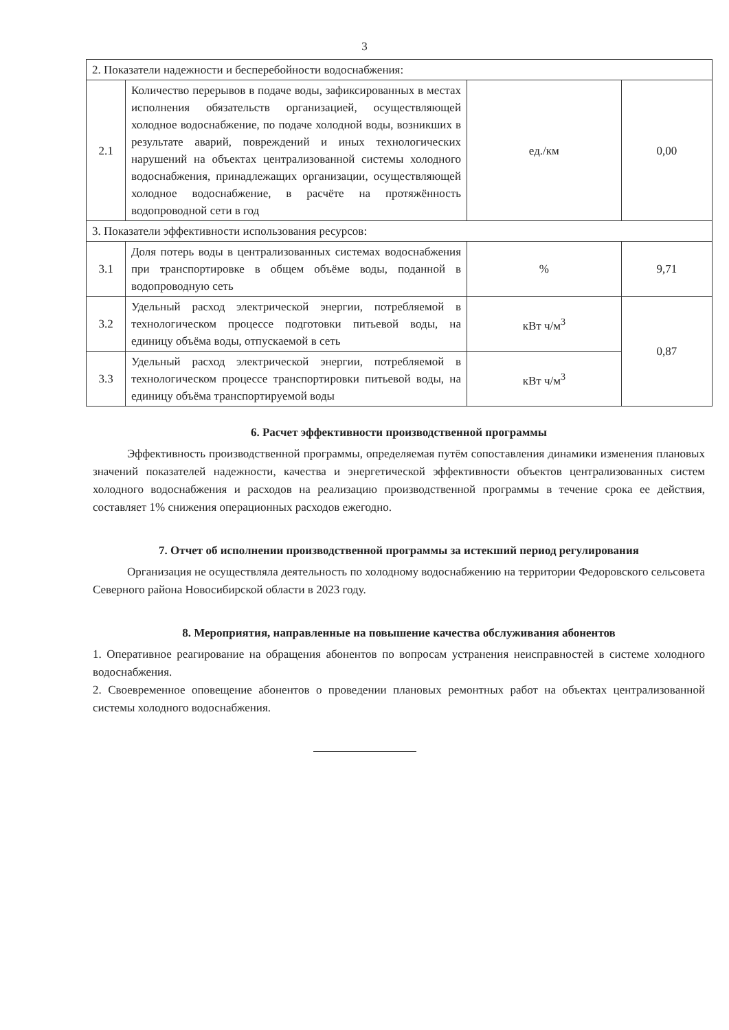3
| 2. Показатели надежности и бесперебойности водоснабжения: | | | |
| 2.1 | Количество перерывов в подаче воды, зафиксированных в местах исполнения обязательств организацией, осуществляющей холодное водоснабжение, по подаче холодной воды, возникших в результате аварий, повреждений и иных технологических нарушений на объектах централизованной системы холодного водоснабжения, принадлежащих организации, осуществляющей холодное водоснабжение, в расчёте на протяжённость водопроводной сети в год | ед./км | 0,00 |
| 3. Показатели эффективности использования ресурсов: | | | |
| 3.1 | Доля потерь воды в централизованных системах водоснабжения при транспортировке в общем объёме воды, поданной в водопроводную сеть | % | 9,71 |
| 3.2 | Удельный расход электрической энергии, потребляемой в технологическом процессе подготовки питьевой воды, на единицу объёма воды, отпускаемой в сеть | кВт ч/м<sup>3</sup> | 0,87 |
| 3.3 | Удельный расход электрической энергии, потребляемой в технологическом процессе транспортировки питьевой воды, на единицу объёма транспортируемой воды | кВт ч/м<sup>3</sup> | |
6. Расчет эффективности производственной программы
Эффективность производственной программы, определяемая путём сопоставления динамики изменения плановых значений показателей надежности, качества и энергетической эффективности объектов централизованных систем холодного водоснабжения и расходов на реализацию производственной программы в течение срока ее действия, составляет 1% снижения операционных расходов ежегодно.
7. Отчет об исполнении производственной программы за истекший период регулирования
Организация не осуществляла деятельность по холодному водоснабжению на территории Федоровского сельсовета Северного района Новосибирской области в 2023 году.
8. Мероприятия, направленные на повышение качества обслуживания абонентов
1. Оперативное реагирование на обращения абонентов по вопросам устранения неисправностей в системе холодного водоснабжения.
2. Своевременное оповещение абонентов о проведении плановых ремонтных работ на объектах централизованной системы холодного водоснабжения.